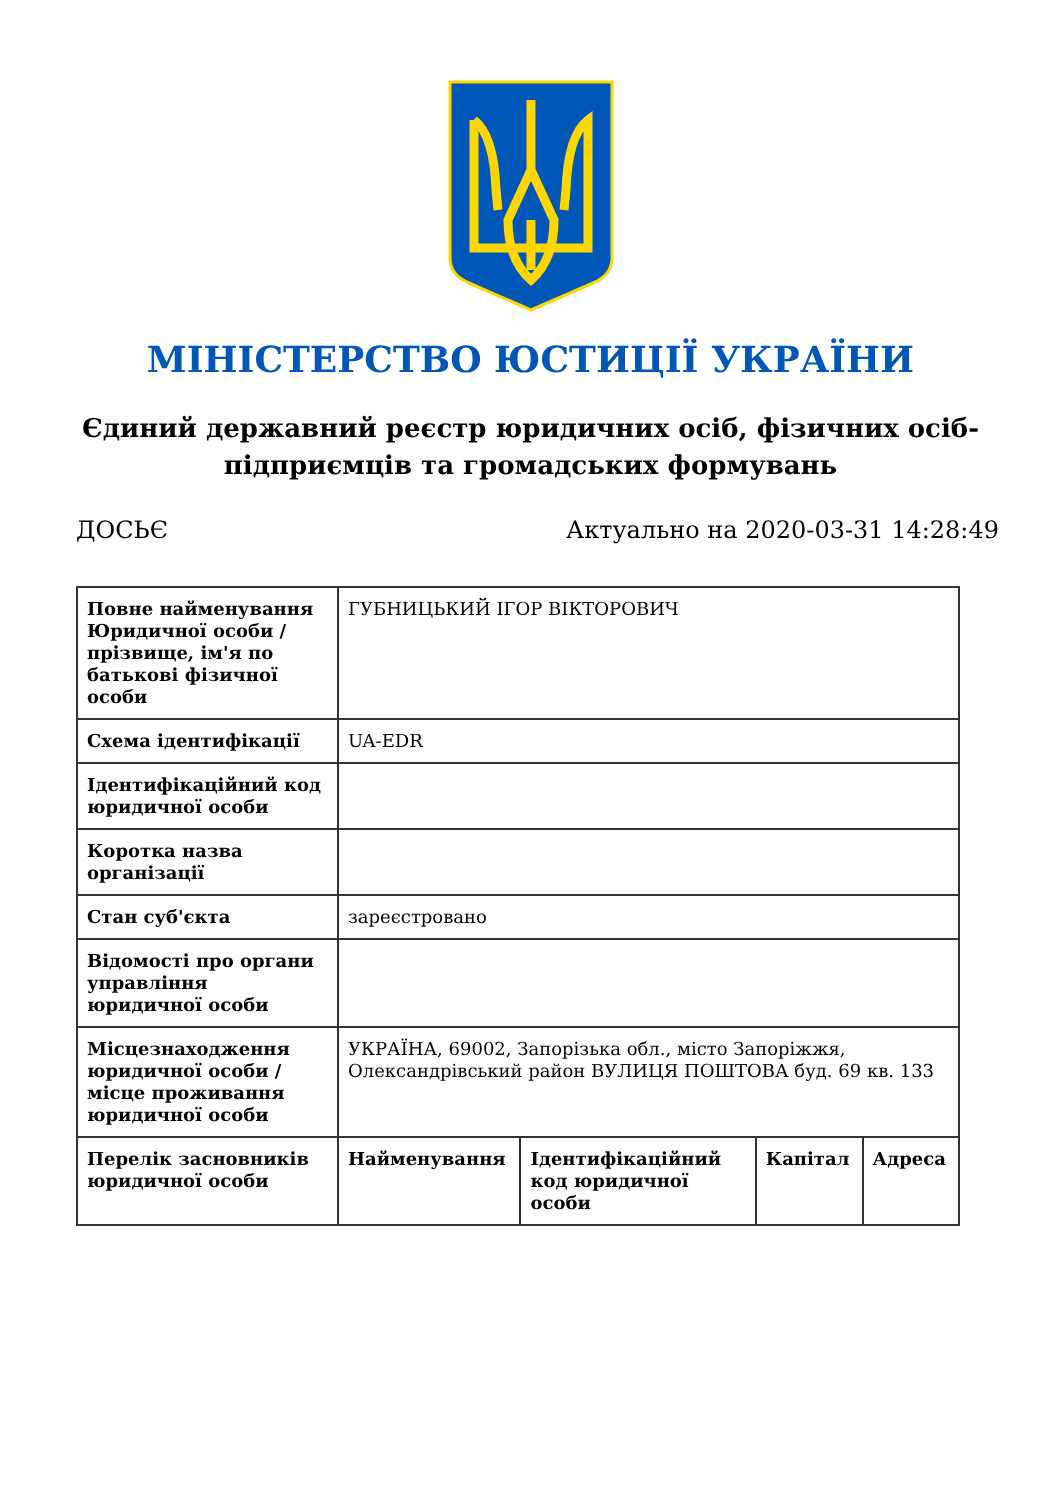МІНІСТЕРСТВО ЮСТИЦІЇ УКРАЇНИ
Єдиний державний реєстр юридичних осіб, фізичних осіб-підприємців та громадських формувань
ДОСЬЄ Актуально на 2020-03-31 14:28:49
| Повне найменування Юридичної особи / прізвище, ім'я по батькові фізичної особи | ГУБНИЦЬКИЙ ІГОР ВІКТОРОВИЧ | | | |
| Схема ідентифікації | UA-EDR | | | |
| Ідентифікаційний код юридичної особи | | | | |
| Коротка назва організації | | | | |
| Стан суб'єкта | зареєстровано | | | |
| Відомості про органи управління юридичної особи | | | | |
| Місцезнаходження юридичної особи / місце проживання юридичної особи | УКРАЇНА, 69002, Запорізька обл., місто Запоріжжя, Олександрівський район ВУЛИЦЯ ПОШТОВА буд. 69 кв. 133 | | | |
| Перелік засновників юридичної особи | Найменування | Ідентифікаційний код юридичної особи | Капітал | Адреса |